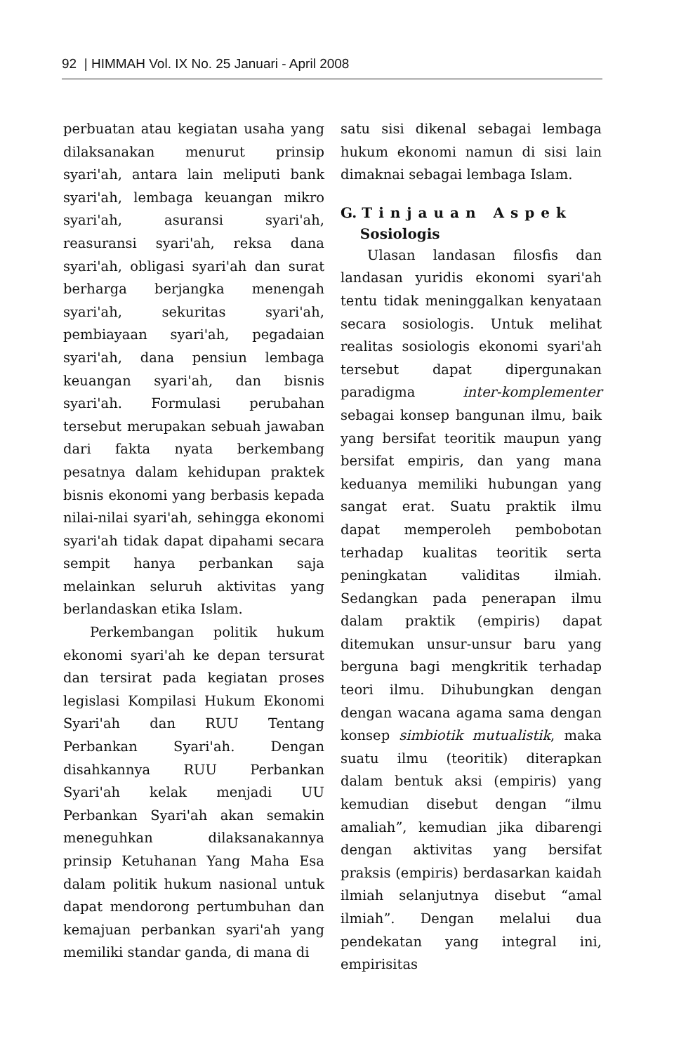92 | HIMMAH Vol. IX No. 25 Januari - April 2008
perbuatan atau kegiatan usaha yang dilaksanakan menurut prinsip syari'ah, antara lain meliputi bank syari'ah, lembaga keuangan mikro syari'ah, asuransi syari'ah, reasuransi syari'ah, reksa dana syari'ah, obligasi syari'ah dan surat berharga berjangka menengah syari'ah, sekuritas syari'ah, pembiayaan syari'ah, pegadaian syari'ah, dana pensiun lembaga keuangan syari'ah, dan bisnis syari'ah. Formulasi perubahan tersebut merupakan sebuah jawaban dari fakta nyata berkembang pesatnya dalam kehidupan praktek bisnis ekonomi yang berbasis kepada nilai-nilai syari'ah, sehingga ekonomi syari'ah tidak dapat dipahami secara sempit hanya perbankan saja melainkan seluruh aktivitas yang berlandaskan etika Islam.
Perkembangan politik hukum ekonomi syari'ah ke depan tersurat dan tersirat pada kegiatan proses legislasi Kompilasi Hukum Ekonomi Syari'ah dan RUU Tentang Perbankan Syari'ah. Dengan disahkannya RUU Perbankan Syari'ah kelak menjadi UU Perbankan Syari'ah akan semakin meneguhkan dilaksanakannya prinsip Ketuhanan Yang Maha Esa dalam politik hukum nasional untuk dapat mendorong pertumbuhan dan kemajuan perbankan syari'ah yang memiliki standar ganda, di mana di
satu sisi dikenal sebagai lembaga hukum ekonomi namun di sisi lain dimaknai sebagai lembaga Islam.
G. Tinjauan Aspek
Sosiologis
Ulasan landasan filosfis dan landasan yuridis ekonomi syari'ah tentu tidak meninggalkan kenyataan secara sosiologis. Untuk melihat realitas sosiologis ekonomi syari'ah tersebut dapat dipergunakan paradigma inter-komplementer sebagai konsep bangunan ilmu, baik yang bersifat teoritik maupun yang bersifat empiris, dan yang mana keduanya memiliki hubungan yang sangat erat. Suatu praktik ilmu dapat memperoleh pembobotan terhadap kualitas teoritik serta peningkatan validitas ilmiah. Sedangkan pada penerapan ilmu dalam praktik (empiris) dapat ditemukan unsur-unsur baru yang berguna bagi mengkritik terhadap teori ilmu. Dihubungkan dengan dengan wacana agama sama dengan konsep simbiotik mutualistik, maka suatu ilmu (teoritik) diterapkan dalam bentuk aksi (empiris) yang kemudian disebut dengan “ilmu amaliah”, kemudian jika dibarengi dengan aktivitas yang bersifat praksis (empiris) berdasarkan kaidah ilmiah selanjutnya disebut “amal ilmiah”. Dengan melalui dua pendekatan yang integral ini, empirisitas